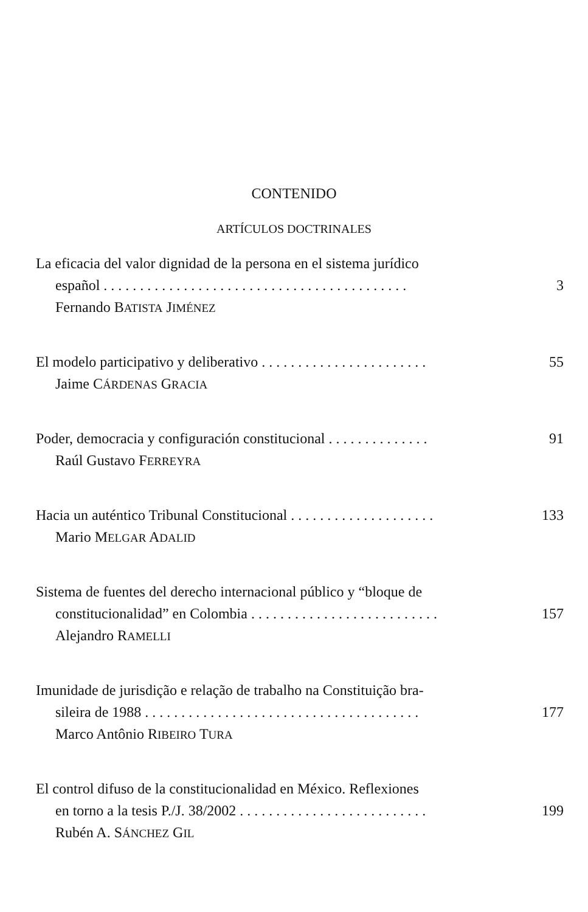CONTENIDO
ARTÍCULOS DOCTRINALES
La eficacia del valor dignidad de la persona en el sistema jurídico
español . . . . . . . . . . . . . . . . . . . . . . . . . . . . . . . . . . . . . . . . . . 3
Fernando BATISTA JIMÉNEZ
El modelo participativo y deliberativo . . . . . . . . . . . . . . . . . . . . . . . 55
Jaime CÁRDENAS GRACIA
Poder, democracia y configuración constitucional . . . . . . . . . . . . . . 91
Raúl Gustavo FERREYRA
Hacia un auténtico Tribunal Constitucional . . . . . . . . . . . . . . . . . . . . 133
Mario MELGAR ADALID
Sistema de fuentes del derecho internacional público y “bloque de
constitucionalidad” en Colombia . . . . . . . . . . . . . . . . . . . . . . . . . . 157
Alejandro RAMELLI
Imunidade de jurisdição e relação de trabalho na Constituição bra-
sileira de 1988 . . . . . . . . . . . . . . . . . . . . . . . . . . . . . . . . . . . . . . 177
Marco Antônio RIBEIRO TURA
El control difuso de la constitucionalidad en México. Reflexiones
en torno a la tesis P./J. 38/2002 . . . . . . . . . . . . . . . . . . . . . . . . . . 199
Rubén A. SÁNCHEZ GIL